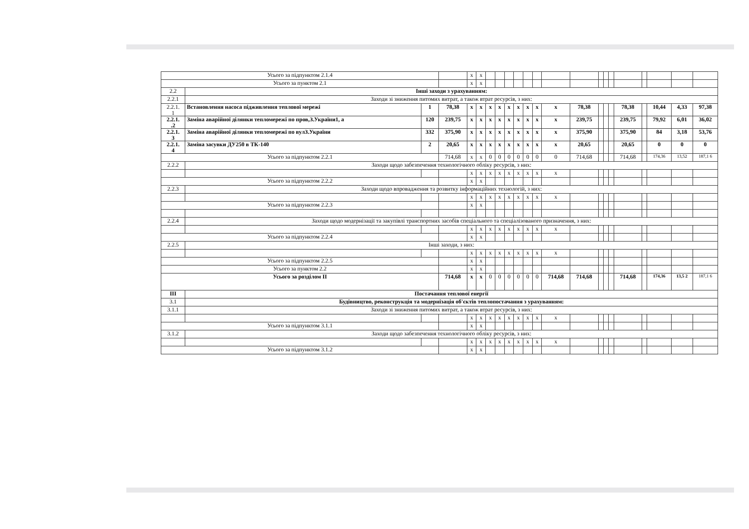| Усього за підпунктом 2.1.4 | | | | х | х | | | | | | | | | | | | | | | | |
| Усього за пунктом 2.1 | | | | х | х | | | | | | | | | | | | | | | | |
| 2.2 | Інші заходи з урахуванням: | | | | | | | | | | | | | | | | | | | | |
| 2.2.1 | Заходи зі зниження питомих витрат, а також втрат ресурсів, з них: | | | | | | | | | | | | | | | | | | | | |
| 2.2.1. 1 | Встановлення насоса підживлення теплової мережі | 1 | 78,38 | х | х | х | х | х | х | х | х | х | 78,38 | | | | 78,38 | | 10,44 | 4,33 | 97,38 |
| 2.2.1. .2 | Заміна аварійної ділянки тепломережі по пров,З.України1, а | 120 | 239,75 | х | х | х | х | х | х | х | х | х | 239,75 | | | | 239,75 | | 79,92 | 6,01 | 36,02 |
| 2.2.1. 3 | Заміна аварійної ділянки тепломережі по вулЗ.України | 332 | 375,90 | х | х | х | х | х | х | х | х | х | 375,90 | | | | 375,90 | | 84 | 3,18 | 53,76 |
| 2.2.1. 4 | Заміна засувки ДУ250 в ТК-140 | 2 | 20,65 | х | х | х | х | х | х | х | х | х | 20,65 | | | | 20,65 | | 0 | 0 | 0 |
| Усього за підпунктом 2.2.1 | | | 714,68 | х | х | 0 | 0 | 0 | 0 | 0 | 0 | 0 | 714,68 | | | | 714,68 | | 174,36 | 13,52 | 187,1 6 |
| 2.2.2 | Заходи щодо забезпечення технологічного обліку ресурсів, з них: | | | | | | | | | | | | | | | | | | | | |
| | | | | х | х | х | х | х | х | х | х | х | | | | | | | | | |
| Усього за підпунктом 2.2.2 | | | | х | х | | | | | | | | | | | | | | | | |
| 2.2.3 | Заходи щодо впровадження та розвитку інформаційних технологій, з них: | | | | | | | | | | | | | | | | | | | | |
| | | | | х | х | х | х | х | х | х | х | х | | | | | | | | | |
| Усього за підпунктом 2.2.3 | | | | х | х | | | | | | | | | | | | | | | | |
| 2.2.4 | Заходи щодо модернізації та закупівлі транспортних засобів спеціального та спеціалізованого призначення, з них: | | | | | | | | | | | | | | | | | | | | |
| | | | | х | х | х | х | х | х | х | х | х | | | | | | | | | |
| Усього за підпунктом 2.2.4 | | | | х | х | | | | | | | | | | | | | | | | |
| 2.2.5 | Інші заходи, з них: | | | | | | | | | | | | | | | | | | | | |
| | | | | х | х | х | х | х | х | х | х | х | | | | | | | | | |
| Усього за підпунктом 2.2.5 | | | | х | х | | | | | | | | | | | | | | | | |
| Усього за пунктом 2.2 | | | | х | х | | | | | | | | | | | | | | | | |
| Усього за розділом II | | | 714,68 | х | х | 0 | 0 | 0 | 0 | 0 | 0 | 714,68 | 714,68 | | | | 714,68 | | 174,36 | 13,5 2 | 187,1 6 |
| III | Постачання теплової енергії | | | | | | | | | | | | | | | | | | | | |
| 3.1 | Будівництво, реконструкція та модернізація об'єктів теплопостачання з урахуванням: | | | | | | | | | | | | | | | | | | | | |
| 3.1.1 | Заходи зі зниження питомих витрат, а також втрат ресурсів, з них: | | | | | | | | | | | | | | | | | | | | |
| | | | | х | х | х | х | х | х | х | х | х | | | | | | | | | |
| Усього за підпунктом 3.1.1 | | | | х | х | | | | | | | | | | | | | | | | |
| 3.1.2 | Заходи щодо забезпечення технологічного обліку ресурсів, з них: | | | | | | | | | | | | | | | | | | | | |
| | | | | х | х | х | х | х | х | х | х | х | | | | | | | | | |
| Усього за підпунктом 3.1.2 | | | | х | х | | | | | | | | | | | | | | | | |